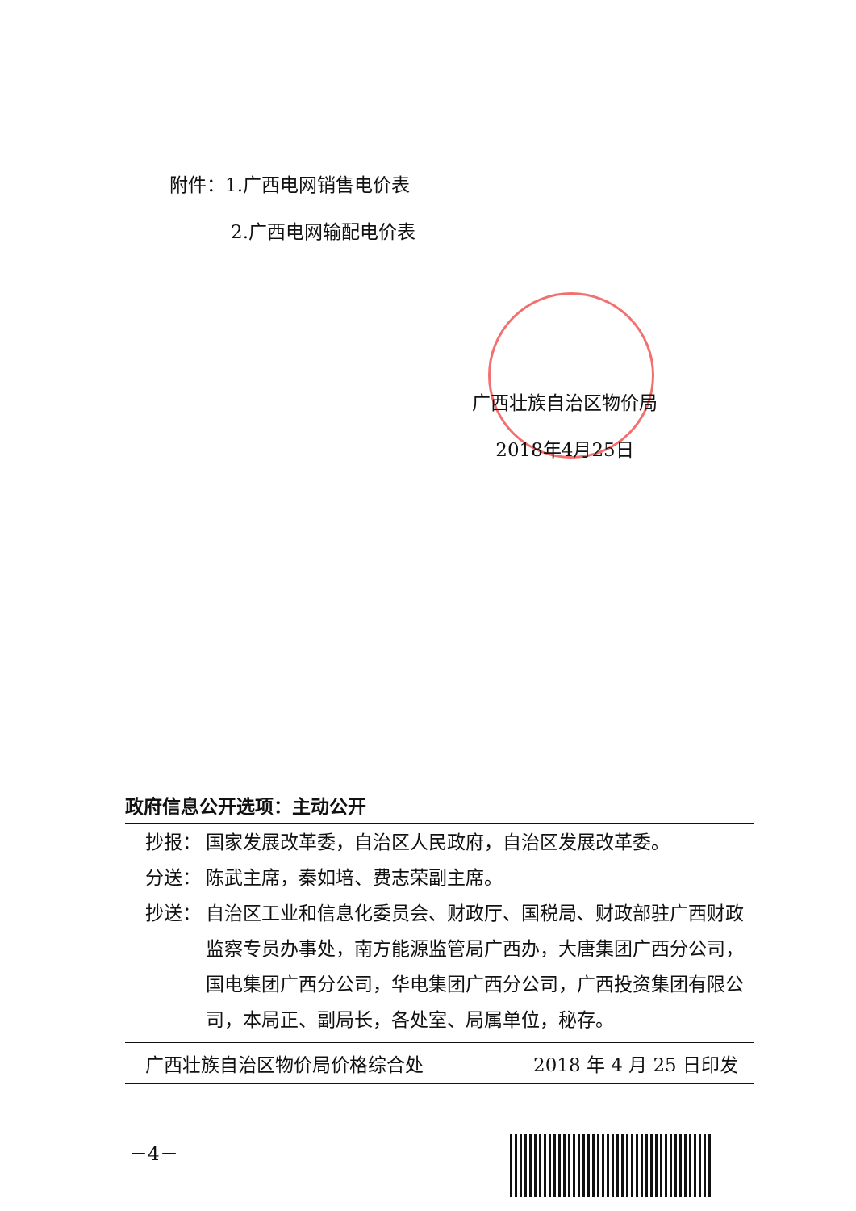附件：1.广西电网销售电价表
2.广西电网输配电价表
广西壮族自治区物价局
2018年4月25日
政府信息公开选项：主动公开
抄报： 国家发展改革委，自治区人民政府，自治区发展改革委。
分送： 陈武主席，秦如培、费志荣副主席。
抄送： 自治区工业和信息化委员会、财政厅、国税局、财政部驻广西财政监察专员办事处，南方能源监管局广西办，大唐集团广西分公司，国电集团广西分公司，华电集团广西分公司，广西投资集团有限公司，本局正、副局长，各处室、局属单位，秘存。
广西壮族自治区物价局价格综合处 2018 年 4 月 25 日印发
－4－